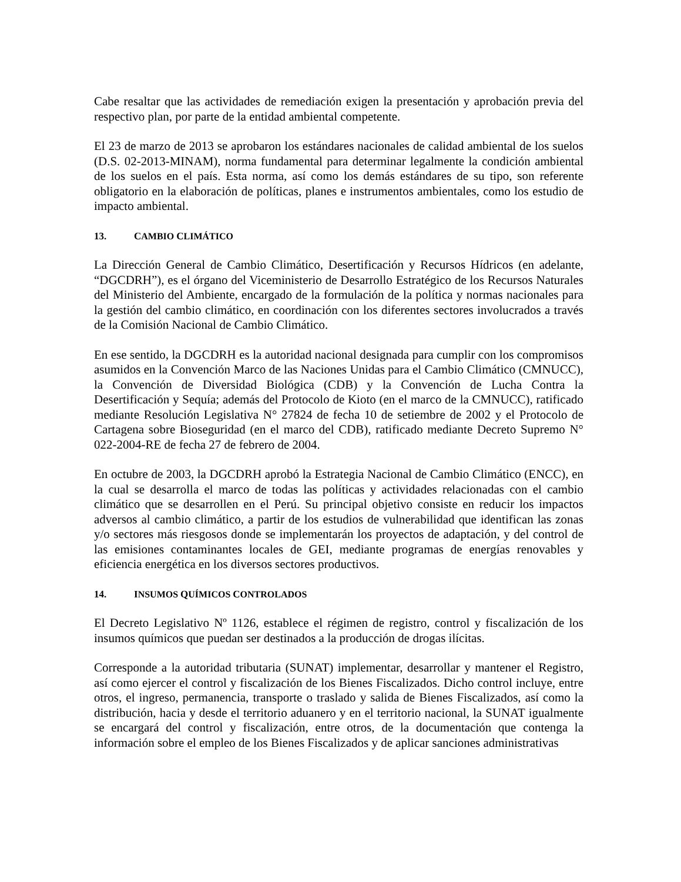Cabe resaltar que las actividades de remediación exigen la presentación y aprobación previa del respectivo plan, por parte de la entidad ambiental competente.
El 23 de marzo de 2013 se aprobaron los estándares nacionales de calidad ambiental de los suelos (D.S. 02-2013-MINAM), norma fundamental para determinar legalmente la condición ambiental de los suelos en el país. Esta norma, así como los demás estándares de su tipo, son referente obligatorio en la elaboración de políticas, planes e instrumentos ambientales, como los estudio de impacto ambiental.
13. CAMBIO CLIMÁTICO
La Dirección General de Cambio Climático, Desertificación y Recursos Hídricos (en adelante, “DGCDRH”), es el órgano del Viceministerio de Desarrollo Estratégico de los Recursos Naturales del Ministerio del Ambiente, encargado de la formulación de la política y normas nacionales para la gestión del cambio climático, en coordinación con los diferentes sectores involucrados a través de la Comisión Nacional de Cambio Climático.
En ese sentido, la DGCDRH es la autoridad nacional designada para cumplir con los compromisos asumidos en la Convención Marco de las Naciones Unidas para el Cambio Climático (CMNUCC), la Convención de Diversidad Biológica (CDB) y la Convención de Lucha Contra la Desertificación y Sequía; además del Protocolo de Kioto (en el marco de la CMNUCC), ratificado mediante Resolución Legislativa N° 27824 de fecha 10 de setiembre de 2002 y el Protocolo de Cartagena sobre Bioseguridad (en el marco del CDB), ratificado mediante Decreto Supremo N° 022-2004-RE de fecha 27 de febrero de 2004.
En octubre de 2003, la DGCDRH aprobó la Estrategia Nacional de Cambio Climático (ENCC), en la cual se desarrolla el marco de todas las políticas y actividades relacionadas con el cambio climático que se desarrollen en el Perú. Su principal objetivo consiste en reducir los impactos adversos al cambio climático, a partir de los estudios de vulnerabilidad que identifican las zonas y/o sectores más riesgosos donde se implementarán los proyectos de adaptación, y del control de las emisiones contaminantes locales de GEI, mediante programas de energías renovables y eficiencia energética en los diversos sectores productivos.
14. INSUMOS QUÍMICOS CONTROLADOS
El Decreto Legislativo Nº 1126, establece el régimen de registro, control y fiscalización de los insumos químicos que puedan ser destinados a la producción de drogas ilícitas.
Corresponde a la autoridad tributaria (SUNAT) implementar, desarrollar y mantener el Registro, así como ejercer el control y fiscalización de los Bienes Fiscalizados. Dicho control incluye, entre otros, el ingreso, permanencia, transporte o traslado y salida de Bienes Fiscalizados, así como la distribución, hacia y desde el territorio aduanero y en el territorio nacional, la SUNAT igualmente se encargará del control y fiscalización, entre otros, de la documentación que contenga la información sobre el empleo de los Bienes Fiscalizados y de aplicar sanciones administrativas